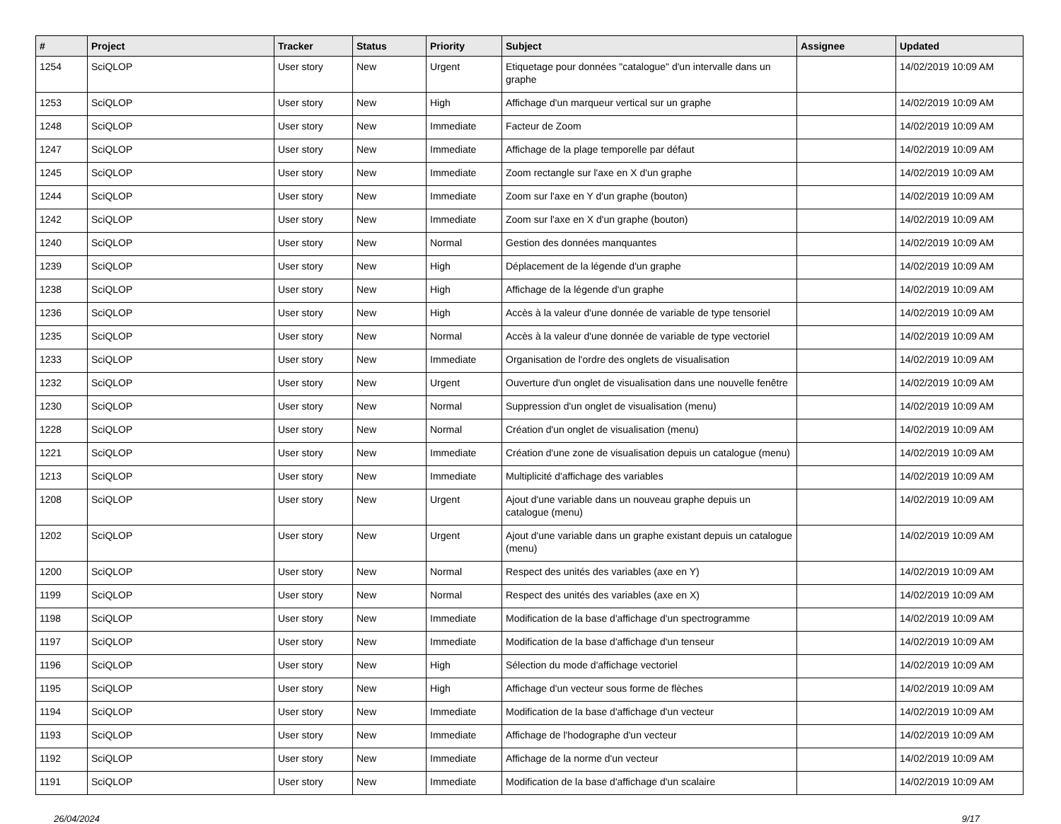| # | Project | Tracker | Status | Priority | Subject | Assignee | Updated |
| --- | --- | --- | --- | --- | --- | --- | --- |
| 1254 | SciQLOP | User story | New | Urgent | Etiquetage pour données "catalogue" d'un intervalle dans un graphe | | 14/02/2019 10:09 AM |
| 1253 | SciQLOP | User story | New | High | Affichage d'un marqueur vertical sur un graphe | | 14/02/2019 10:09 AM |
| 1248 | SciQLOP | User story | New | Immediate | Facteur de Zoom | | 14/02/2019 10:09 AM |
| 1247 | SciQLOP | User story | New | Immediate | Affichage de la plage temporelle par défaut | | 14/02/2019 10:09 AM |
| 1245 | SciQLOP | User story | New | Immediate | Zoom rectangle sur l'axe en X d'un graphe | | 14/02/2019 10:09 AM |
| 1244 | SciQLOP | User story | New | Immediate | Zoom sur l'axe en Y d'un graphe (bouton) | | 14/02/2019 10:09 AM |
| 1242 | SciQLOP | User story | New | Immediate | Zoom sur l'axe en X d'un graphe (bouton) | | 14/02/2019 10:09 AM |
| 1240 | SciQLOP | User story | New | Normal | Gestion des données manquantes | | 14/02/2019 10:09 AM |
| 1239 | SciQLOP | User story | New | High | Déplacement de la légende d'un graphe | | 14/02/2019 10:09 AM |
| 1238 | SciQLOP | User story | New | High | Affichage de la légende d'un graphe | | 14/02/2019 10:09 AM |
| 1236 | SciQLOP | User story | New | High | Accès à la valeur d'une donnée de variable de type tensoriel | | 14/02/2019 10:09 AM |
| 1235 | SciQLOP | User story | New | Normal | Accès à la valeur d'une donnée de variable de type vectoriel | | 14/02/2019 10:09 AM |
| 1233 | SciQLOP | User story | New | Immediate | Organisation de l'ordre des onglets de visualisation | | 14/02/2019 10:09 AM |
| 1232 | SciQLOP | User story | New | Urgent | Ouverture d'un onglet de visualisation dans une nouvelle fenêtre | | 14/02/2019 10:09 AM |
| 1230 | SciQLOP | User story | New | Normal | Suppression d'un onglet de visualisation (menu) | | 14/02/2019 10:09 AM |
| 1228 | SciQLOP | User story | New | Normal | Création d'un onglet de visualisation (menu) | | 14/02/2019 10:09 AM |
| 1221 | SciQLOP | User story | New | Immediate | Création d'une zone de visualisation depuis un catalogue (menu) | | 14/02/2019 10:09 AM |
| 1213 | SciQLOP | User story | New | Immediate | Multiplicité d'affichage des variables | | 14/02/2019 10:09 AM |
| 1208 | SciQLOP | User story | New | Urgent | Ajout d'une variable dans un nouveau graphe depuis un catalogue (menu) | | 14/02/2019 10:09 AM |
| 1202 | SciQLOP | User story | New | Urgent | Ajout d'une variable dans un graphe existant depuis un catalogue (menu) | | 14/02/2019 10:09 AM |
| 1200 | SciQLOP | User story | New | Normal | Respect des unités des variables (axe en Y) | | 14/02/2019 10:09 AM |
| 1199 | SciQLOP | User story | New | Normal | Respect des unités des variables (axe en X) | | 14/02/2019 10:09 AM |
| 1198 | SciQLOP | User story | New | Immediate | Modification de la base d'affichage d'un spectrogramme | | 14/02/2019 10:09 AM |
| 1197 | SciQLOP | User story | New | Immediate | Modification de la base d'affichage d'un tenseur | | 14/02/2019 10:09 AM |
| 1196 | SciQLOP | User story | New | High | Sélection du mode d'affichage vectoriel | | 14/02/2019 10:09 AM |
| 1195 | SciQLOP | User story | New | High | Affichage d'un vecteur sous forme de flèches | | 14/02/2019 10:09 AM |
| 1194 | SciQLOP | User story | New | Immediate | Modification de la base d'affichage d'un vecteur | | 14/02/2019 10:09 AM |
| 1193 | SciQLOP | User story | New | Immediate | Affichage de l'hodographe d'un vecteur | | 14/02/2019 10:09 AM |
| 1192 | SciQLOP | User story | New | Immediate | Affichage de la norme d'un vecteur | | 14/02/2019 10:09 AM |
| 1191 | SciQLOP | User story | New | Immediate | Modification de la base d'affichage d'un scalaire | | 14/02/2019 10:09 AM |
26/04/2024 9/17